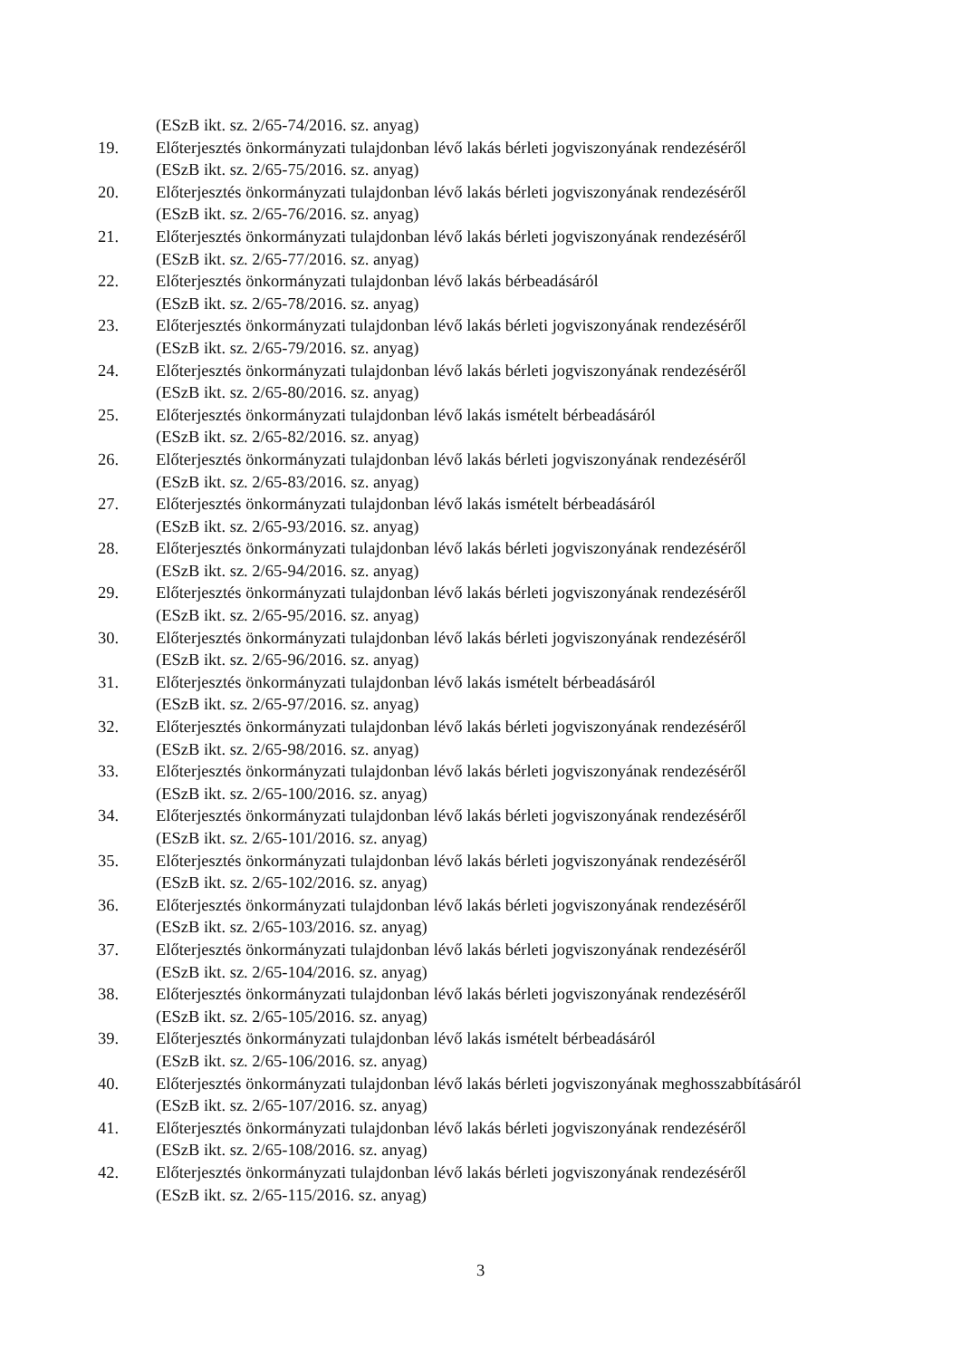(ESzB ikt. sz. 2/65-74/2016. sz. anyag)
19. Előterjesztés önkormányzati tulajdonban lévő lakás bérleti jogviszonyának rendezéséről
(ESzB ikt. sz. 2/65-75/2016. sz. anyag)
20. Előterjesztés önkormányzati tulajdonban lévő lakás bérleti jogviszonyának rendezéséről
(ESzB ikt. sz. 2/65-76/2016. sz. anyag)
21. Előterjesztés önkormányzati tulajdonban lévő lakás bérleti jogviszonyának rendezéséről
(ESzB ikt. sz. 2/65-77/2016. sz. anyag)
22. Előterjesztés önkormányzati tulajdonban lévő lakás bérbeadásáról
(ESzB ikt. sz. 2/65-78/2016. sz. anyag)
23. Előterjesztés önkormányzati tulajdonban lévő lakás bérleti jogviszonyának rendezéséről
(ESzB ikt. sz. 2/65-79/2016. sz. anyag)
24. Előterjesztés önkormányzati tulajdonban lévő lakás bérleti jogviszonyának rendezéséről
(ESzB ikt. sz. 2/65-80/2016. sz. anyag)
25. Előterjesztés önkormányzati tulajdonban lévő lakás ismételt bérbeadásáról
(ESzB ikt. sz. 2/65-82/2016. sz. anyag)
26. Előterjesztés önkormányzati tulajdonban lévő lakás bérleti jogviszonyának rendezéséről
(ESzB ikt. sz. 2/65-83/2016. sz. anyag)
27. Előterjesztés önkormányzati tulajdonban lévő lakás ismételt bérbeadásáról
(ESzB ikt. sz. 2/65-93/2016. sz. anyag)
28. Előterjesztés önkormányzati tulajdonban lévő lakás bérleti jogviszonyának rendezéséről
(ESzB ikt. sz. 2/65-94/2016. sz. anyag)
29. Előterjesztés önkormányzati tulajdonban lévő lakás bérleti jogviszonyának rendezéséről
(ESzB ikt. sz. 2/65-95/2016. sz. anyag)
30. Előterjesztés önkormányzati tulajdonban lévő lakás bérleti jogviszonyának rendezéséről
(ESzB ikt. sz. 2/65-96/2016. sz. anyag)
31. Előterjesztés önkormányzati tulajdonban lévő lakás ismételt bérbeadásáról
(ESzB ikt. sz. 2/65-97/2016. sz. anyag)
32. Előterjesztés önkormányzati tulajdonban lévő lakás bérleti jogviszonyának rendezéséről
(ESzB ikt. sz. 2/65-98/2016. sz. anyag)
33. Előterjesztés önkormányzati tulajdonban lévő lakás bérleti jogviszonyának rendezéséről
(ESzB ikt. sz. 2/65-100/2016. sz. anyag)
34. Előterjesztés önkormányzati tulajdonban lévő lakás bérleti jogviszonyának rendezéséről
(ESzB ikt. sz. 2/65-101/2016. sz. anyag)
35. Előterjesztés önkormányzati tulajdonban lévő lakás bérleti jogviszonyának rendezéséről
(ESzB ikt. sz. 2/65-102/2016. sz. anyag)
36. Előterjesztés önkormányzati tulajdonban lévő lakás bérleti jogviszonyának rendezéséről
(ESzB ikt. sz. 2/65-103/2016. sz. anyag)
37. Előterjesztés önkormányzati tulajdonban lévő lakás bérleti jogviszonyának rendezéséről
(ESzB ikt. sz. 2/65-104/2016. sz. anyag)
38. Előterjesztés önkormányzati tulajdonban lévő lakás bérleti jogviszonyának rendezéséről
(ESzB ikt. sz. 2/65-105/2016. sz. anyag)
39. Előterjesztés önkormányzati tulajdonban lévő lakás ismételt bérbeadásáról
(ESzB ikt. sz. 2/65-106/2016. sz. anyag)
40. Előterjesztés önkormányzati tulajdonban lévő lakás bérleti jogviszonyának meghosszabbításáról
(ESzB ikt. sz. 2/65-107/2016. sz. anyag)
41. Előterjesztés önkormányzati tulajdonban lévő lakás bérleti jogviszonyának rendezéséről
(ESzB ikt. sz. 2/65-108/2016. sz. anyag)
42. Előterjesztés önkormányzati tulajdonban lévő lakás bérleti jogviszonyának rendezéséről
(ESzB ikt. sz. 2/65-115/2016. sz. anyag)
3